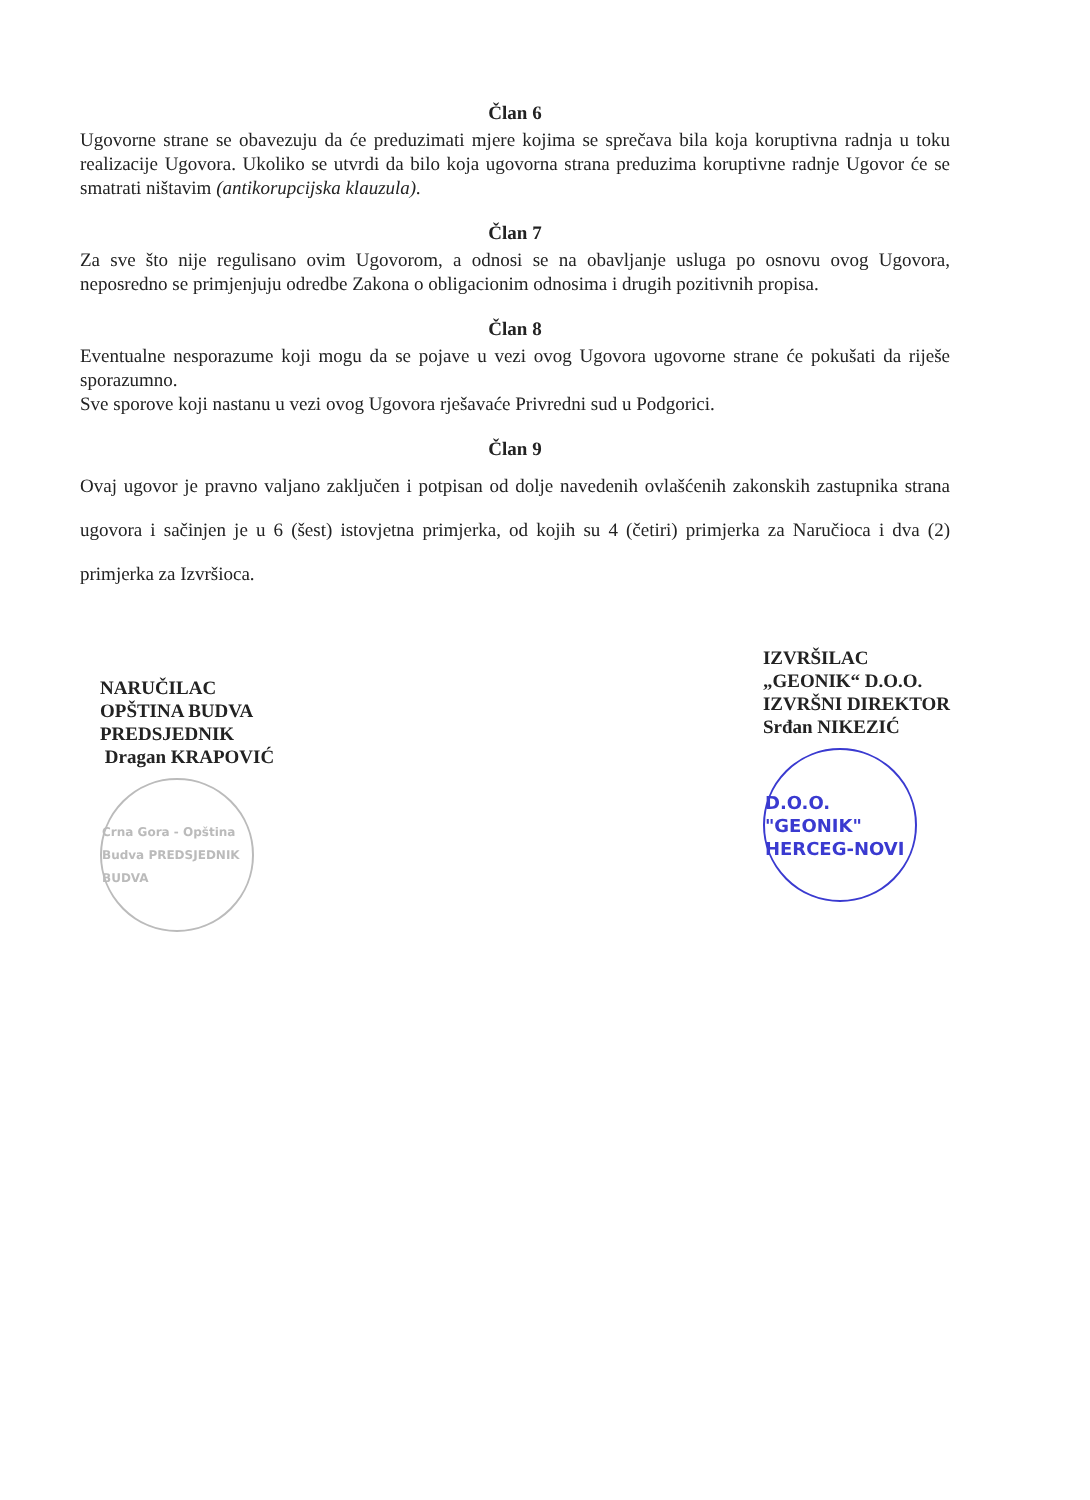Član 6
Ugovorne strane se obavezuju da će preduzimati mjere kojima se sprečava bila koja koruptivna radnja u toku realizacije Ugovora. Ukoliko se utvrdi da bilo koja ugovorna strana preduzima koruptivne radnje Ugovor će se smatrati ništavim (antikorupcijska klauzula).
Član 7
Za sve što nije regulisano ovim Ugovorom, a odnosi se na obavljanje usluga po osnovu ovog Ugovora, neposredno se primjenjuju odredbe Zakona o obligacionim odnosima i drugih pozitivnih propisa.
Član 8
Eventualne nesporazume koji mogu da se pojave u vezi ovog Ugovora ugovorne strane će pokušati da riješe sporazumno.
Sve sporove koji nastanu u vezi ovog Ugovora rješavaće Privredni sud u Podgorici.
Član 9
Ovaj ugovor je pravno valjano zaključen i potpisan od dolje navedenih ovlašćenih zakonskih zastupnika strana ugovora i sačinjen je u 6 (šest) istovjetna primjerka, od kojih su 4 (četiri) primjerka za Naručioca i dva (2) primjerka za Izvršioca.
NARUČILAC
OPŠTINA BUDVA
PREDSJEDNIK
Dragan KRAPOVIĆ
Crna Gora - Opština Budva PREDSJEDNIK BUDVA
IZVRŠILAC
„GEONIK“ D.O.O.
IZVRŠNI DIREKTOR
Srđan NIKEZIĆ
D.O.O. "GEONIK" HERCEG-NOVI